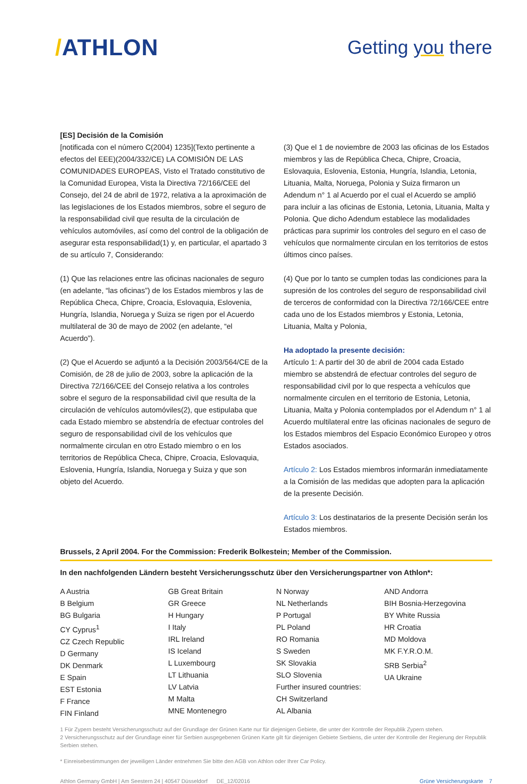/ATHLON
Getting you there
[ES] Decisión de la Comisión
[notificada con el número C(2004) 1235](Texto pertinente a efectos del EEE)(2004/332/CE) LA COMISIÓN DE LAS COMUNIDADES EUROPEAS, Visto el Tratado constitutivo de la Comunidad Europea, Vista la Directiva 72/166/CEE del Consejo, del 24 de abril de 1972, relativa a la aproximación de las legislaciones de los Estados miembros, sobre el seguro de la responsabilidad civil que resulta de la circulación de vehículos automóviles, así como del control de la obligación de asegurar esta responsabilidad(1) y, en particular, el apartado 3 de su artículo 7, Considerando:
(1) Que las relaciones entre las oficinas nacionales de seguro (en adelante, “las oficinas”) de los Estados miembros y las de República Checa, Chipre, Croacia, Eslovaquia, Eslovenia, Hungría, Islandia, Noruega y Suiza se rigen por el Acuerdo multilateral de 30 de mayo de 2002 (en adelante, “el Acuerdo”).
(2) Que el Acuerdo se adjuntó a la Decisión 2003/564/CE de la Comisión, de 28 de julio de 2003, sobre la aplicación de la Directiva 72/166/CEE del Consejo relativa a los controles sobre el seguro de la responsabilidad civil que resulta de la circulación de vehículos automóviles(2), que estipulaba que cada Estado miembro se abstendría de efectuar controles del seguro de responsabilidad civil de los vehículos que normalmente circulan en otro Estado miembro o en los territorios de República Checa, Chipre, Croacia, Eslovaquia, Eslovenia, Hungría, Islandia, Noruega y Suiza y que son objeto del Acuerdo.
(3) Que el 1 de noviembre de 2003 las oficinas de los Estados miembros y las de República Checa, Chipre, Croacia, Eslovaquia, Eslovenia, Estonia, Hungría, Islandia, Letonia, Lituania, Malta, Noruega, Polonia y Suiza firmaron un Adendum n° 1 al Acuerdo por el cual el Acuerdo se amplió para incluir a las oficinas de Estonia, Letonia, Lituania, Malta y Polonia. Que dicho Adendum establece las modalidades prácticas para suprimir los controles del seguro en el caso de vehículos que normalmente circulan en los territorios de estos últimos cinco países.
(4) Que por lo tanto se cumplen todas las condiciones para la supresión de los controles del seguro de responsabilidad civil de terceros de conformidad con la Directiva 72/166/CEE entre cada uno de los Estados miembros y Estonia, Letonia, Lituania, Malta y Polonia,
Ha adoptado la presente decisión:
Artículo 1: A partir del 30 de abril de 2004 cada Estado miembro se abstendrá de efectuar controles del seguro de responsabilidad civil por lo que respecta a vehículos que normalmente circulen en el territorio de Estonia, Letonia, Lituania, Malta y Polonia contemplados por el Adendum n° 1 al Acuerdo multilateral entre las oficinas nacionales de seguro de los Estados miembros del Espacio Económico Europeo y otros Estados asociados.
Artículo 2: Los Estados miembros informarán inmediatamente a la Comisión de las medidas que adopten para la aplicación de la presente Decisión.
Artículo 3: Los destinatarios de la presente Decisión serán los Estados miembros.
Brussels, 2 April 2004. For the Commission: Frederik Bolkestein; Member of the Commission.
In den nachfolgenden Ländern besteht Versicherungsschutz über den Versicherungspartner von Athlon*:
A Austria
B Belgium
BG Bulgaria
CY Cyprus<sup>1</sup>
CZ Czech Republic
D Germany
DK Denmark
E Spain
EST Estonia
F France
FIN Finland
GB Great Britain
GR Greece
H Hungary
I Italy
IRL Ireland
IS Iceland
L Luxembourg
LT Lithuania
LV Latvia
M Malta
MNE Montenegro
N Norway
NL Netherlands
P Portugal
PL Poland
RO Romania
S Sweden
SK Slovakia
SLO Slovenia
Further insured countries:
CH Switzerland
AL Albania
AND Andorra
BIH Bosnia-Herzegovina
BY White Russia
HR Croatia
MD Moldova
MK F.Y.R.O.M.
SRB Serbia<sup>2</sup>
UA Ukraine
1 Für Zypern besteht Versicherungsschutz auf der Grundlage der Grünen Karte nur für diejenigen Gebiete, die unter der Kontrolle der Republik Zypern stehen.
2 Versicherungsschutz auf der Grundlage einer für Serbien ausgegebenen Grünen Karte gilt für diejenigen Gebiete Serbiens, die unter der Kontrolle der Regierung der Republik Serbien stehen.
* Einreisebestimmungen der jeweiligen Länder entnehmen Sie bitte den AGB von Athlon oder Ihrer Car Policy.
Athlon Germany GmbH | Am Seestern 24 | 40547 Düsseldorf DE_12/02016 Grüne Versicherungskarte 7